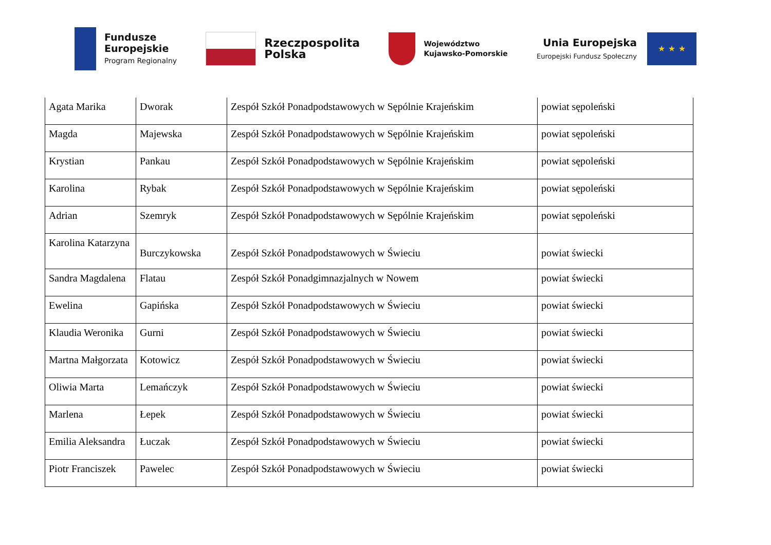Fundusze
Europejskie
Program Regionalny
Rzeczpospolita
Polska
Województwo
Kujawsko-Pomorskie
Unia Europejska
Europejski Fundusz Społeczny
★ ★ ★
| Agata Marika | Dworak | Zespół Szkół Ponadpodstawowych w Sępólnie Krajeńskim | powiat sępoleński |
| Magda | Majewska | Zespół Szkół Ponadpodstawowych w Sępólnie Krajeńskim | powiat sępoleński |
| Krystian | Pankau | Zespół Szkół Ponadpodstawowych w Sępólnie Krajeńskim | powiat sępoleński |
| Karolina | Rybak | Zespół Szkół Ponadpodstawowych w Sępólnie Krajeńskim | powiat sępoleński |
| Adrian | Szemryk | Zespół Szkół Ponadpodstawowych w Sępólnie Krajeńskim | powiat sępoleński |
| Karolina Katarzyna | Burczykowska | Zespół Szkół Ponadpodstawowych w Świeciu | powiat świecki |
| Sandra Magdalena | Flatau | Zespół Szkół Ponadgimnazjalnych w Nowem | powiat świecki |
| Ewelina | Gapińska | Zespół Szkół Ponadpodstawowych w Świeciu | powiat świecki |
| Klaudia Weronika | Gurni | Zespół Szkół Ponadpodstawowych w Świeciu | powiat świecki |
| Martna Małgorzata | Kotowicz | Zespół Szkół Ponadpodstawowych w Świeciu | powiat świecki |
| Oliwia Marta | Lemańczyk | Zespół Szkół Ponadpodstawowych w Świeciu | powiat świecki |
| Marlena | Łepek | Zespół Szkół Ponadpodstawowych w Świeciu | powiat świecki |
| Emilia Aleksandra | Łuczak | Zespół Szkół Ponadpodstawowych w Świeciu | powiat świecki |
| Piotr Franciszek | Pawelec | Zespół Szkół Ponadpodstawowych w Świeciu | powiat świecki |